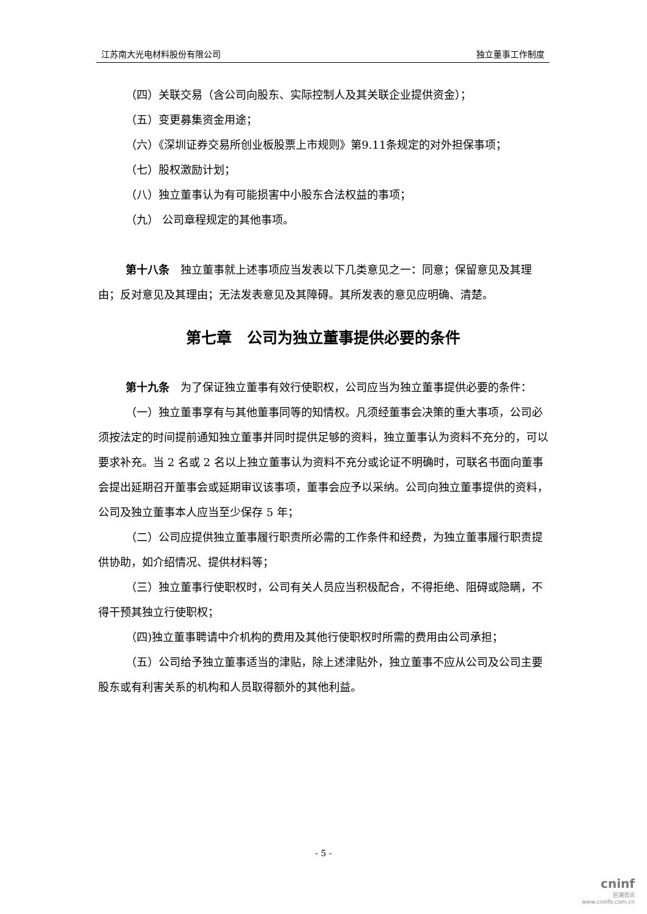江苏南大光电材料股份有限公司 独立董事工作制度
（四）关联交易（含公司向股东、实际控制人及其关联企业提供资金）；
（五）变更募集资金用途；
（六）《深圳证券交易所创业板股票上市规则》第9.11条规定的对外担保事项；
（七）股权激励计划；
（八）独立董事认为有可能损害中小股东合法权益的事项；
（九） 公司章程规定的其他事项。
第十八条　独立董事就上述事项应当发表以下几类意见之一：同意；保留意见及其理由；反对意见及其理由；无法发表意见及其障碍。其所发表的意见应明确、清楚。
第七章　公司为独立董事提供必要的条件
第十九条　为了保证独立董事有效行使职权，公司应当为独立董事提供必要的条件：
（一）独立董事享有与其他董事同等的知情权。凡须经董事会决策的重大事项，公司必须按法定的时间提前通知独立董事并同时提供足够的资料，独立董事认为资料不充分的，可以要求补充。当 2 名或 2 名以上独立董事认为资料不充分或论证不明确时，可联名书面向董事会提出延期召开董事会或延期审议该事项，董事会应予以采纳。公司向独立董事提供的资料，公司及独立董事本人应当至少保存 5 年；
（二）公司应提供独立董事履行职责所必需的工作条件和经费，为独立董事履行职责提供协助，如介绍情况、提供材料等；
（三）独立董事行使职权时，公司有关人员应当积极配合，不得拒绝、阻碍或隐瞒，不得干预其独立行使职权；
（四)独立董事聘请中介机构的费用及其他行使职权时所需的费用由公司承担；
（五）公司给予独立董事适当的津贴，除上述津贴外，独立董事不应从公司及公司主要股东或有利害关系的机构和人员取得额外的其他利益。
- 5 -
cninf
巨潮资讯
www.cninfo.com.cn